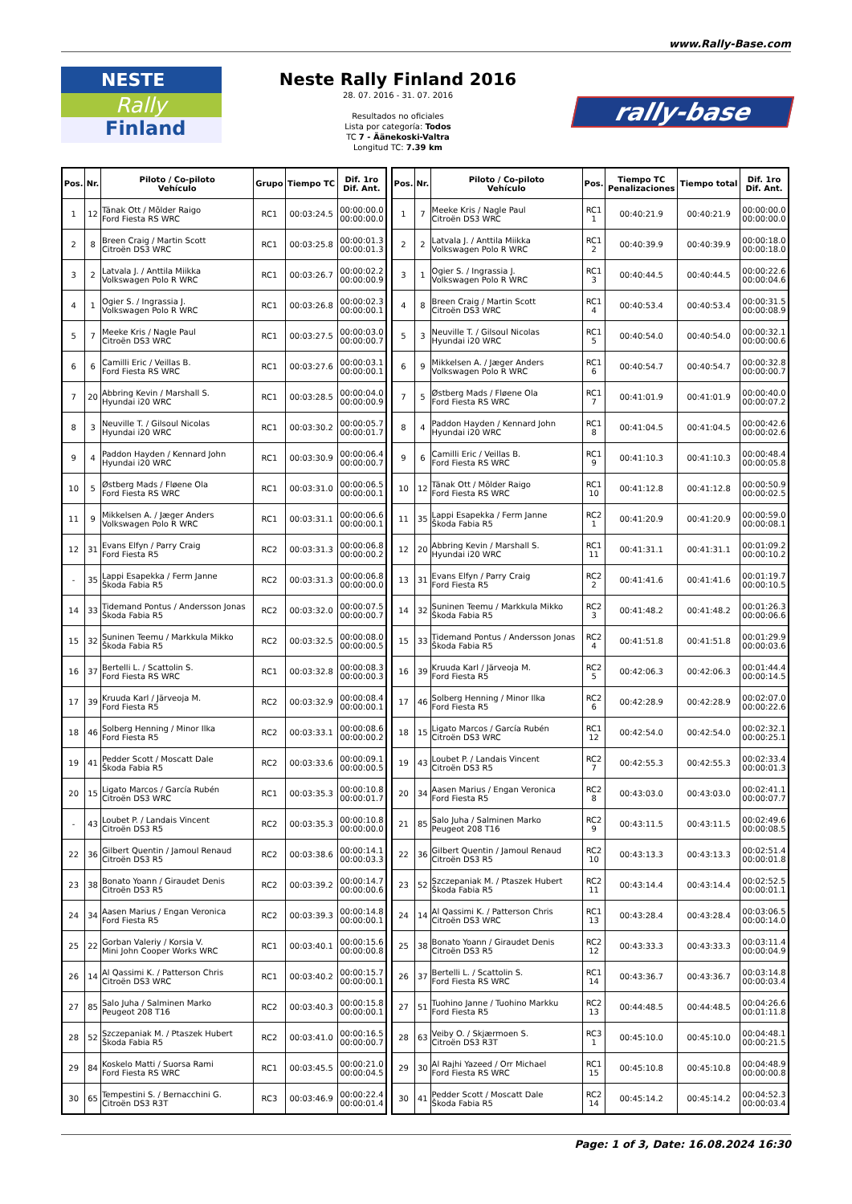www.Rally-Base.com
NESTE
Rally
Finland
Neste Rally Finland 2016
28. 07. 2016 - 31. 07. 2016
Resultados no oficiales
Lista por categoría: Todos
TC 7 - Äänekoski-Valtra
Longitud TC: 7.39 km
rally-base
| Pos. | Nr. | Piloto / Co-piloto Vehículo | Grupo | Tiempo TC | Dif. 1ro Dif. Ant. |
| --- | --- | --- | --- | --- | --- |
| 1 | 12 | Tänak Ott / Mõlder Raigo Ford Fiesta RS WRC | RC1 | 00:03:24.5 | 00:00:00.0 00:00:00.0 |
| 2 | 8 | Breen Craig / Martin Scott Citroën DS3 WRC | RC1 | 00:03:25.8 | 00:00:01.3 00:00:01.3 |
| 3 | 2 | Latvala J. / Anttila Miikka Volkswagen Polo R WRC | RC1 | 00:03:26.7 | 00:00:02.2 00:00:00.9 |
| 4 | 1 | Ogier S. / Ingrassia J. Volkswagen Polo R WRC | RC1 | 00:03:26.8 | 00:00:02.3 00:00:00.1 |
| 5 | 7 | Meeke Kris / Nagle Paul Citroën DS3 WRC | RC1 | 00:03:27.5 | 00:00:03.0 00:00:00.7 |
| 6 | 6 | Camilli Eric / Veillas B. Ford Fiesta RS WRC | RC1 | 00:03:27.6 | 00:00:03.1 00:00:00.1 |
| 7 | 20 | Abbring Kevin / Marshall S. Hyundai i20 WRC | RC1 | 00:03:28.5 | 00:00:04.0 00:00:00.9 |
| 8 | 3 | Neuville T. / Gilsoul Nicolas Hyundai i20 WRC | RC1 | 00:03:30.2 | 00:00:05.7 00:00:01.7 |
| 9 | 4 | Paddon Hayden / Kennard John Hyundai i20 WRC | RC1 | 00:03:30.9 | 00:00:06.4 00:00:00.7 |
| 10 | 5 | Østberg Mads / Fløene Ola Ford Fiesta RS WRC | RC1 | 00:03:31.0 | 00:00:06.5 00:00:00.1 |
| 11 | 9 | Mikkelsen A. / Jæger Anders Volkswagen Polo R WRC | RC1 | 00:03:31.1 | 00:00:06.6 00:00:00.1 |
| 12 | 31 | Evans Elfyn / Parry Craig Ford Fiesta R5 | RC2 | 00:03:31.3 | 00:00:06.8 00:00:00.2 |
| - | 35 | Lappi Esapekka / Ferm Janne Škoda Fabia R5 | RC2 | 00:03:31.3 | 00:00:06.8 00:00:00.0 |
| 14 | 33 | Tidemand Pontus / Andersson Jonas Škoda Fabia R5 | RC2 | 00:03:32.0 | 00:00:07.5 00:00:00.7 |
| 15 | 32 | Suninen Teemu / Markkula Mikko Škoda Fabia R5 | RC2 | 00:03:32.5 | 00:00:08.0 00:00:00.5 |
| 16 | 37 | Bertelli L. / Scattolin S. Ford Fiesta RS WRC | RC1 | 00:03:32.8 | 00:00:08.3 00:00:00.3 |
| 17 | 39 | Kruuda Karl / Järveoja M. Ford Fiesta R5 | RC2 | 00:03:32.9 | 00:00:08.4 00:00:00.1 |
| 18 | 46 | Solberg Henning / Minor Ilka Ford Fiesta R5 | RC2 | 00:03:33.1 | 00:00:08.6 00:00:00.2 |
| 19 | 41 | Pedder Scott / Moscatt Dale Škoda Fabia R5 | RC2 | 00:03:33.6 | 00:00:09.1 00:00:00.5 |
| 20 | 15 | Ligato Marcos / García Rubén Citroën DS3 WRC | RC1 | 00:03:35.3 | 00:00:10.8 00:00:01.7 |
| - | 43 | Loubet P. / Landais Vincent Citroën DS3 R5 | RC2 | 00:03:35.3 | 00:00:10.8 00:00:00.0 |
| 22 | 36 | Gilbert Quentin / Jamoul Renaud Citroën DS3 R5 | RC2 | 00:03:38.6 | 00:00:14.1 00:00:03.3 |
| 23 | 38 | Bonato Yoann / Giraudet Denis Citroën DS3 R5 | RC2 | 00:03:39.2 | 00:00:14.7 00:00:00.6 |
| 24 | 34 | Aasen Marius / Engan Veronica Ford Fiesta R5 | RC2 | 00:03:39.3 | 00:00:14.8 00:00:00.1 |
| 25 | 22 | Gorban Valeriy / Korsia V. Mini John Cooper Works WRC | RC1 | 00:03:40.1 | 00:00:15.6 00:00:00.8 |
| 26 | 14 | Al Qassimi K. / Patterson Chris Citroën DS3 WRC | RC1 | 00:03:40.2 | 00:00:15.7 00:00:00.1 |
| 27 | 85 | Salo Juha / Salminen Marko Peugeot 208 T16 | RC2 | 00:03:40.3 | 00:00:15.8 00:00:00.1 |
| 28 | 52 | Szczepaniak M. / Ptaszek Hubert Škoda Fabia R5 | RC2 | 00:03:41.0 | 00:00:16.5 00:00:00.7 |
| 29 | 84 | Koskelo Matti / Suorsa Rami Ford Fiesta RS WRC | RC1 | 00:03:45.5 | 00:00:21.0 00:00:04.5 |
| 30 | 65 | Tempestini S. / Bernacchini G. Citroën DS3 R3T | RC3 | 00:03:46.9 | 00:00:22.4 00:00:01.4 |
| Pos. | Nr. | Piloto / Co-piloto Vehículo | Pos. | Tiempo TC Penalizaciones | Tiempo total | Dif. 1ro Dif. Ant. |
| --- | --- | --- | --- | --- | --- | --- |
| 1 | 7 | Meeke Kris / Nagle Paul Citroën DS3 WRC | RC1 1 | 00:40:21.9 | 00:40:21.9 | 00:00:00.0 00:00:00.0 |
| 2 | 2 | Latvala J. / Anttila Miikka Volkswagen Polo R WRC | RC1 2 | 00:40:39.9 | 00:40:39.9 | 00:00:18.0 00:00:18.0 |
| 3 | 1 | Ogier S. / Ingrassia J. Volkswagen Polo R WRC | RC1 3 | 00:40:44.5 | 00:40:44.5 | 00:00:22.6 00:00:04.6 |
| 4 | 8 | Breen Craig / Martin Scott Citroën DS3 WRC | RC1 4 | 00:40:53.4 | 00:40:53.4 | 00:00:31.5 00:00:08.9 |
| 5 | 3 | Neuville T. / Gilsoul Nicolas Hyundai i20 WRC | RC1 5 | 00:40:54.0 | 00:40:54.0 | 00:00:32.1 00:00:00.6 |
| 6 | 9 | Mikkelsen A. / Jæger Anders Volkswagen Polo R WRC | RC1 6 | 00:40:54.7 | 00:40:54.7 | 00:00:32.8 00:00:00.7 |
| 7 | 5 | Østberg Mads / Fløene Ola Ford Fiesta RS WRC | RC1 7 | 00:41:01.9 | 00:41:01.9 | 00:00:40.0 00:00:07.2 |
| 8 | 4 | Paddon Hayden / Kennard John Hyundai i20 WRC | RC1 8 | 00:41:04.5 | 00:41:04.5 | 00:00:42.6 00:00:02.6 |
| 9 | 6 | Camilli Eric / Veillas B. Ford Fiesta RS WRC | RC1 9 | 00:41:10.3 | 00:41:10.3 | 00:00:48.4 00:00:05.8 |
| 10 | 12 | Tänak Ott / Mõlder Raigo Ford Fiesta RS WRC | RC1 10 | 00:41:12.8 | 00:41:12.8 | 00:00:50.9 00:00:02.5 |
| 11 | 35 | Lappi Esapekka / Ferm Janne Škoda Fabia R5 | RC2 1 | 00:41:20.9 | 00:41:20.9 | 00:00:59.0 00:00:08.1 |
| 12 | 20 | Abbring Kevin / Marshall S. Hyundai i20 WRC | RC1 11 | 00:41:31.1 | 00:41:31.1 | 00:01:09.2 00:00:10.2 |
| 13 | 31 | Evans Elfyn / Parry Craig Ford Fiesta R5 | RC2 2 | 00:41:41.6 | 00:41:41.6 | 00:01:19.7 00:00:10.5 |
| 14 | 32 | Suninen Teemu / Markkula Mikko Škoda Fabia R5 | RC2 3 | 00:41:48.2 | 00:41:48.2 | 00:01:26.3 00:00:06.6 |
| 15 | 33 | Tidemand Pontus / Andersson Jonas Škoda Fabia R5 | RC2 4 | 00:41:51.8 | 00:41:51.8 | 00:01:29.9 00:00:03.6 |
| 16 | 39 | Kruuda Karl / Järveoja M. Ford Fiesta R5 | RC2 5 | 00:42:06.3 | 00:42:06.3 | 00:01:44.4 00:00:14.5 |
| 17 | 46 | Solberg Henning / Minor Ilka Ford Fiesta R5 | RC2 6 | 00:42:28.9 | 00:42:28.9 | 00:02:07.0 00:00:22.6 |
| 18 | 15 | Ligato Marcos / García Rubén Citroën DS3 WRC | RC1 12 | 00:42:54.0 | 00:42:54.0 | 00:02:32.1 00:00:25.1 |
| 19 | 43 | Loubet P. / Landais Vincent Citroën DS3 R5 | RC2 7 | 00:42:55.3 | 00:42:55.3 | 00:02:33.4 00:00:01.3 |
| 20 | 34 | Aasen Marius / Engan Veronica Ford Fiesta R5 | RC2 8 | 00:43:03.0 | 00:43:03.0 | 00:02:41.1 00:00:07.7 |
| 21 | 85 | Salo Juha / Salminen Marko Peugeot 208 T16 | RC2 9 | 00:43:11.5 | 00:43:11.5 | 00:02:49.6 00:00:08.5 |
| 22 | 36 | Gilbert Quentin / Jamoul Renaud Citroën DS3 R5 | RC2 10 | 00:43:13.3 | 00:43:13.3 | 00:02:51.4 00:00:01.8 |
| 23 | 52 | Szczepaniak M. / Ptaszek Hubert Škoda Fabia R5 | RC2 11 | 00:43:14.4 | 00:43:14.4 | 00:02:52.5 00:00:01.1 |
| 24 | 14 | Al Qassimi K. / Patterson Chris Citroën DS3 WRC | RC1 13 | 00:43:28.4 | 00:43:28.4 | 00:03:06.5 00:00:14.0 |
| 25 | 38 | Bonato Yoann / Giraudet Denis Citroën DS3 R5 | RC2 12 | 00:43:33.3 | 00:43:33.3 | 00:03:11.4 00:00:04.9 |
| 26 | 37 | Bertelli L. / Scattolin S. Ford Fiesta RS WRC | RC1 14 | 00:43:36.7 | 00:43:36.7 | 00:03:14.8 00:00:03.4 |
| 27 | 51 | Tuohino Janne / Tuohino Markku Ford Fiesta R5 | RC2 13 | 00:44:48.5 | 00:44:48.5 | 00:04:26.6 00:01:11.8 |
| 28 | 63 | Veiby O. / Skjærmoen S. Citroën DS3 R3T | RC3 1 | 00:45:10.0 | 00:45:10.0 | 00:04:48.1 00:00:21.5 |
| 29 | 30 | Al Rajhi Yazeed / Orr Michael Ford Fiesta RS WRC | RC1 15 | 00:45:10.8 | 00:45:10.8 | 00:04:48.9 00:00:00.8 |
| 30 | 41 | Pedder Scott / Moscatt Dale Škoda Fabia R5 | RC2 14 | 00:45:14.2 | 00:45:14.2 | 00:04:52.3 00:00:03.4 |
Page: 1 of 3, Date: 16.08.2024 16:30